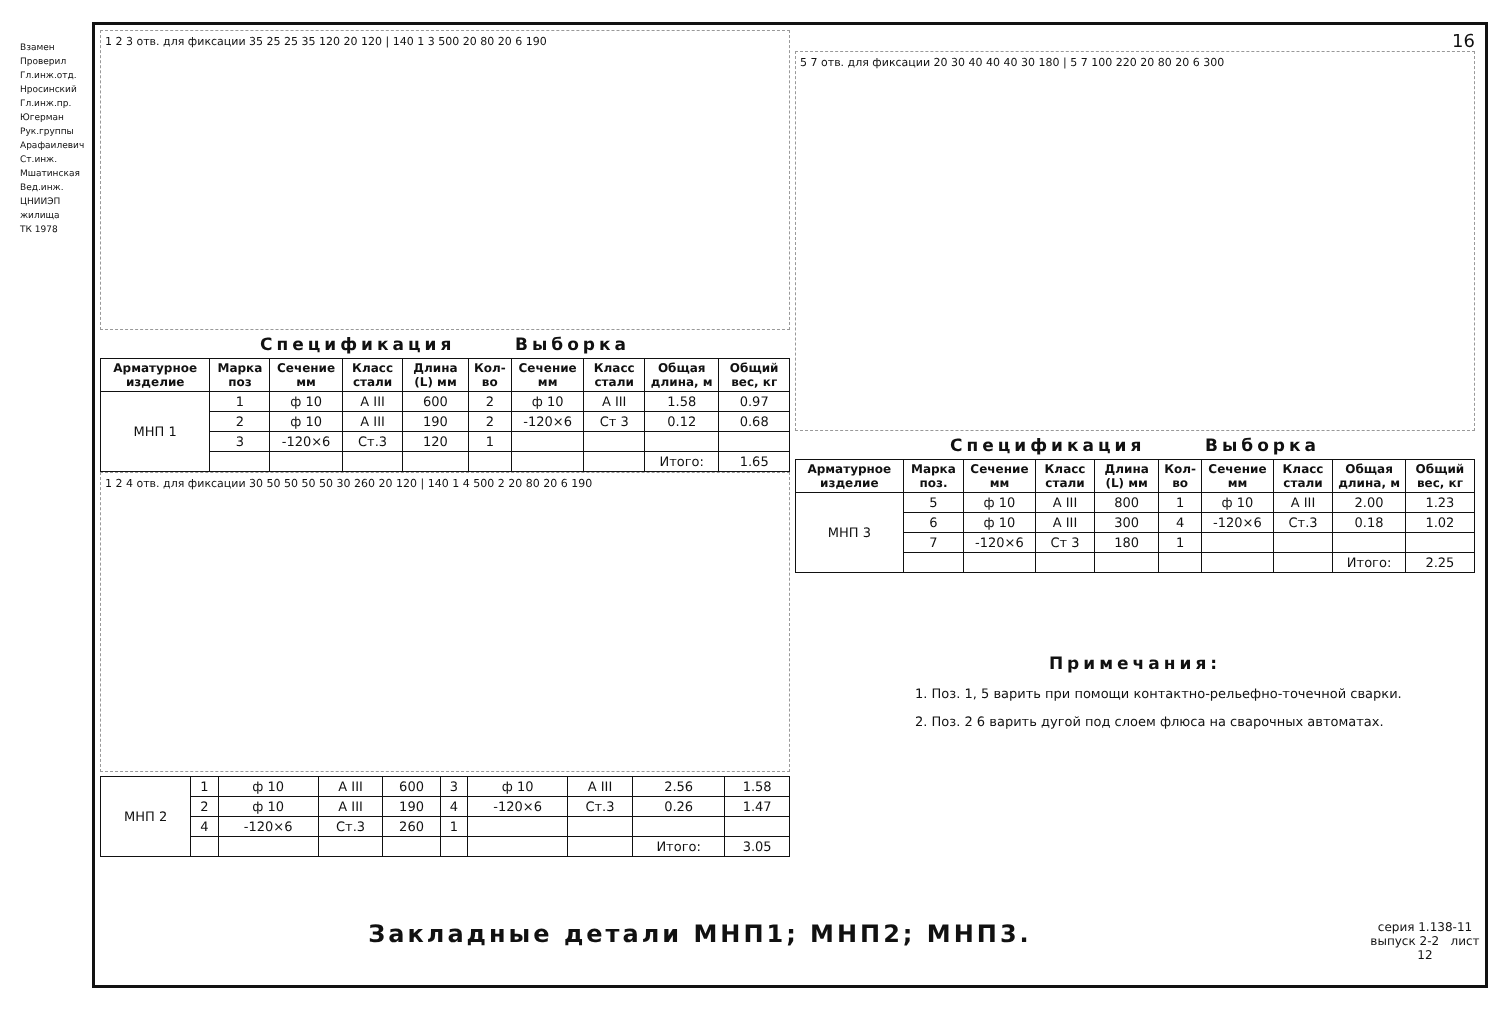Взамен
Проверил
Гл.инж.отд. Нросинский
Гл.инж.пр. Югерман
Рук.группы Арафаилевич
Ст.инж. Мшатинская
Вед.инж.
ЦНИИЭП жилища
ТК 1978
1 2 3 отв. для фиксации 35 25 25 35 120 20 120 | 140 1 3 500 20 80 20 6 190
Спецификация Выборка
| Арматурное изделие | Марка поз | Сечение мм | Класс стали | Длина (L) мм | Кол-во | Сечение мм | Класс стали | Общая длина, м | Общий вес, кг |
| --- | --- | --- | --- | --- | --- | --- | --- | --- | --- |
| МНП 1 | 1 | ф 10 | A III | 600 | 2 | ф 10 | A III | 1.58 | 0.97 |
| | 2 | ф 10 | A III | 190 | 2 | -120×6 | Ст 3 | 0.12 | 0.68 |
| | 3 | -120×6 | Ст.3 | 120 | 1 | | | | |
| | | | | | | | | Итого: | 1.65 |
1 2 4 отв. для фиксации 30 50 50 50 50 30 260 20 120 | 140 1 4 500 2 20 80 20 6 190
| МНП 2 | 1 | ф 10 | A III | 600 | 3 | ф 10 | A III | 2.56 | 1.58 |
| | 2 | ф 10 | A III | 190 | 4 | -120×6 | Ст.3 | 0.26 | 1.47 |
| | 4 | -120×6 | Ст.3 | 260 | 1 | | | | |
| | | | | | | | | Итого: | 3.05 |
16
5 7 отв. для фиксации 20 30 40 40 40 30 180 | 5 7 100 220 20 80 20 6 300
Спецификация Выборка
| Арматурное изделие | Марка поз. | Сечение мм | Класс стали | Длина (L) мм | Кол-во | Сечение мм | Класс стали | Общая длина, м | Общий вес, кг |
| --- | --- | --- | --- | --- | --- | --- | --- | --- | --- |
| МНП 3 | 5 | ф 10 | A III | 800 | 1 | ф 10 | A III | 2.00 | 1.23 |
| | 6 | ф 10 | A III | 300 | 4 | -120×6 | Ст.3 | 0.18 | 1.02 |
| | 7 | -120×6 | Ст 3 | 180 | 1 | | | | |
| | | | | | | | | Итого: | 2.25 |
Примечания:
1. Поз. 1, 5 варить при помощи контактно-рельефно-точечной сварки.
2. Поз. 2 6 варить дугой под слоем флюса на сварочных автоматах.
Закладные детали МНП1; МНП2; МНП3.
серия 1.138-11
выпуск 2-2 лист 12